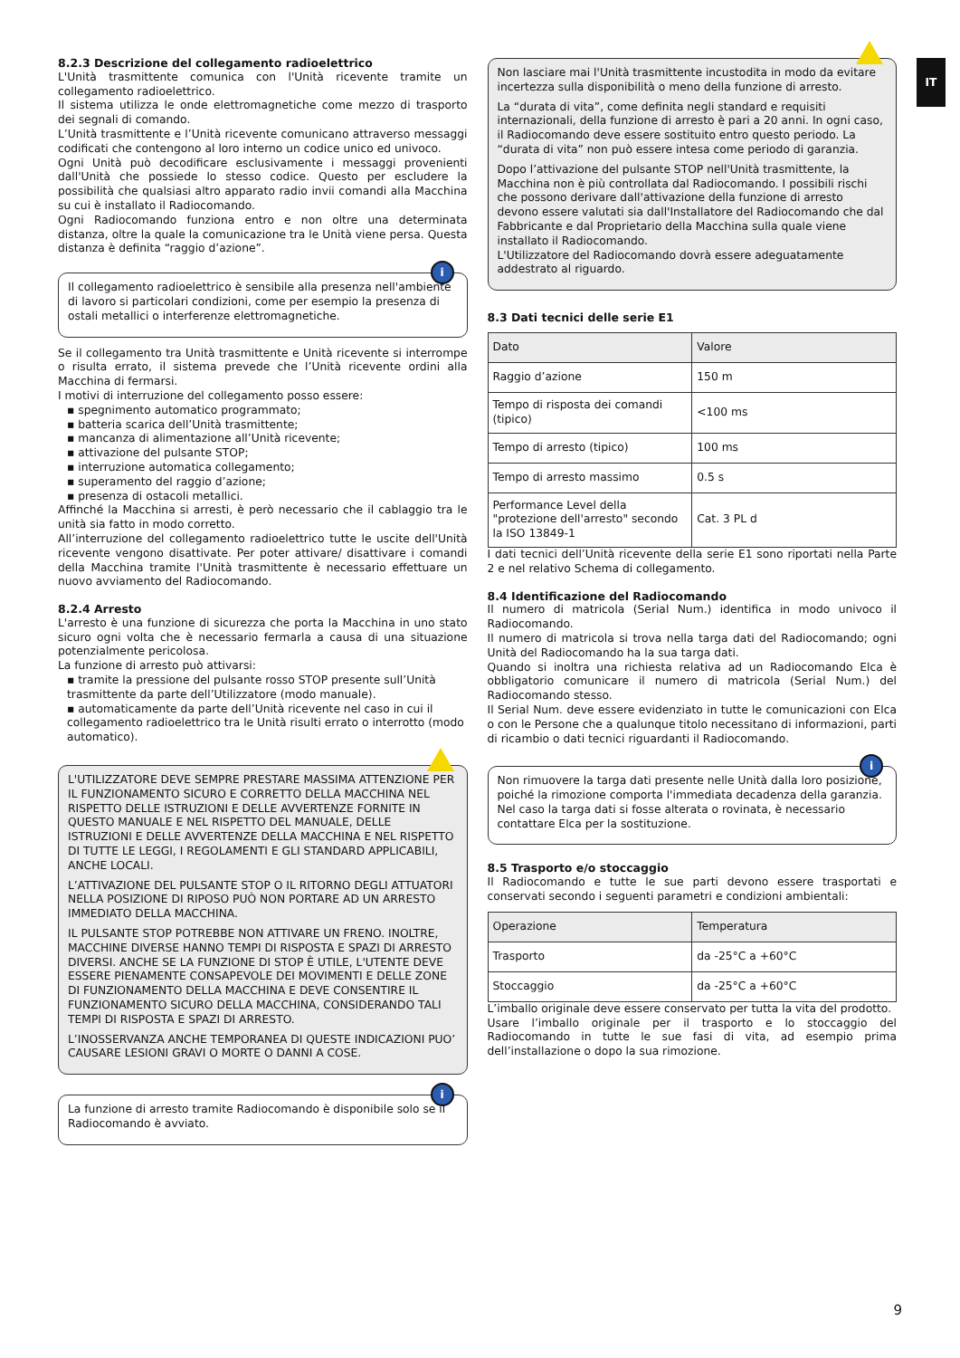IT
8.2.3 Descrizione del collegamento radioelettrico
L'Unità trasmittente comunica con l'Unità ricevente tramite un collegamento radioelettrico.
Il sistema utilizza le onde elettromagnetiche come mezzo di trasporto dei segnali di comando.
L’Unità trasmittente e l’Unità ricevente comunicano attraverso messaggi codificati che contengono al loro interno un codice unico ed univoco.
Ogni Unità può decodificare esclusivamente i messaggi provenienti dall'Unità che possiede lo stesso codice. Questo per escludere la possibilità che qualsiasi altro apparato radio invii comandi alla Macchina su cui è installato il Radiocomando.
Ogni Radiocomando funziona entro e non oltre una determinata distanza, oltre la quale la comunicazione tra le Unità viene persa. Questa distanza è definita “raggio d’azione”.
i
Il collegamento radioelettrico è sensibile alla presenza nell'ambiente di lavoro si particolari condizioni, come per esempio la presenza di ostali metallici o interferenze elettromagnetiche.
Se il collegamento tra Unità trasmittente e Unità ricevente si interrompe o risulta errato, il sistema prevede che l’Unità ricevente ordini alla Macchina di fermarsi.
I motivi di interruzione del collegamento posso essere:
▪ spegnimento automatico programmato;
▪ batteria scarica dell’Unità trasmittente;
▪ mancanza di alimentazione all’Unità ricevente;
▪ attivazione del pulsante STOP;
▪ interruzione automatica collegamento;
▪ superamento del raggio d’azione;
▪ presenza di ostacoli metallici.
Affinché la Macchina si arresti, è però necessario che il cablaggio tra le unità sia fatto in modo corretto.
All’interruzione del collegamento radioelettrico tutte le uscite dell'Unità ricevente vengono disattivate. Per poter attivare/ disattivare i comandi della Macchina tramite l'Unità trasmittente è necessario effettuare un nuovo avviamento del Radiocomando.
8.2.4 Arresto
L'arresto è una funzione di sicurezza che porta la Macchina in uno stato sicuro ogni volta che è necessario fermarla a causa di una situazione potenzialmente pericolosa.
La funzione di arresto può attivarsi:
▪ tramite la pressione del pulsante rosso STOP presente sull’Unità trasmittente da parte dell’Utilizzatore (modo manuale).
▪ automaticamente da parte dell’Unità ricevente nel caso in cui il collegamento radioelettrico tra le Unità risulti errato o interrotto (modo automatico).
L'UTILIZZATORE DEVE SEMPRE PRESTARE MASSIMA ATTENZIONE PER IL FUNZIONAMENTO SICURO E CORRETTO DELLA MACCHINA NEL RISPETTO DELLE ISTRUZIONI E DELLE AVVERTENZE FORNITE IN QUESTO MANUALE E NEL RISPETTO DEL MANUALE, DELLE ISTRUZIONI E DELLE AVVERTENZE DELLA MACCHINA E NEL RISPETTO DI TUTTE LE LEGGI, I REGOLAMENTI E GLI STANDARD APPLICABILI, ANCHE LOCALI.
L’ATTIVAZIONE DEL PULSANTE STOP O IL RITORNO DEGLI ATTUATORI NELLA POSIZIONE DI RIPOSO PUÒ NON PORTARE AD UN ARRESTO IMMEDIATO DELLA MACCHINA.
IL PULSANTE STOP POTREBBE NON ATTIVARE UN FRENO. INOLTRE, MACCHINE DIVERSE HANNO TEMPI DI RISPOSTA E SPAZI DI ARRESTO DIVERSI. ANCHE SE LA FUNZIONE DI STOP È UTILE, L'UTENTE DEVE ESSERE PIENAMENTE CONSAPEVOLE DEI MOVIMENTI E DELLE ZONE DI FUNZIONAMENTO DELLA MACCHINA E DEVE CONSENTIRE IL FUNZIONAMENTO SICURO DELLA MACCHINA, CONSIDERANDO TALI TEMPI DI RISPOSTA E SPAZI DI ARRESTO.
L’INOSSERVANZA ANCHE TEMPORANEA DI QUESTE INDICAZIONI PUO’ CAUSARE LESIONI GRAVI O MORTE O DANNI A COSE.
i
La funzione di arresto tramite Radiocomando è disponibile solo se il Radiocomando è avviato.
Non lasciare mai l'Unità trasmittente incustodita in modo da evitare incertezza sulla disponibilità o meno della funzione di arresto.
La “durata di vita”, come definita negli standard e requisiti internazionali, della funzione di arresto è pari a 20 anni. In ogni caso, il Radiocomando deve essere sostituito entro questo periodo. La “durata di vita” non può essere intesa come periodo di garanzia.
Dopo l’attivazione del pulsante STOP nell'Unità trasmittente, la Macchina non è più controllata dal Radiocomando. I possibili rischi che possono derivare dall'attivazione della funzione di arresto devono essere valutati sia dall'Installatore del Radiocomando che dal Fabbricante e dal Proprietario della Macchina sulla quale viene installato il Radiocomando.
L'Utilizzatore del Radiocomando dovrà essere adeguatamente addestrato al riguardo.
8.3 Dati tecnici delle serie E1
| Dato | Valore |
| --- | --- |
| Raggio d’azione | 150 m |
| Tempo di risposta dei comandi (tipico) | <100 ms |
| Tempo di arresto (tipico) | 100 ms |
| Tempo di arresto massimo | 0.5 s |
| Performance Level della "protezione dell'arresto" secondo la ISO 13849-1 | Cat. 3 PL d |
I dati tecnici dell’Unità ricevente della serie E1 sono riportati nella Parte 2 e nel relativo Schema di collegamento.
8.4 Identificazione del Radiocomando
Il numero di matricola (Serial Num.) identifica in modo univoco il Radiocomando.
Il numero di matricola si trova nella targa dati del Radiocomando; ogni Unità del Radiocomando ha la sua targa dati.
Quando si inoltra una richiesta relativa ad un Radiocomando Elca è obbligatorio comunicare il numero di matricola (Serial Num.) del Radiocomando stesso.
Il Serial Num. deve essere evidenziato in tutte le comunicazioni con Elca o con le Persone che a qualunque titolo necessitano di informazioni, parti di ricambio o dati tecnici riguardanti il Radiocomando.
i
Non rimuovere la targa dati presente nelle Unità dalla loro posizione, poiché la rimozione comporta l'immediata decadenza della garanzia.
Nel caso la targa dati si fosse alterata o rovinata, è necessario contattare Elca per la sostituzione.
8.5 Trasporto e/o stoccaggio
Il Radiocomando e tutte le sue parti devono essere trasportati e conservati secondo i seguenti parametri e condizioni ambientali:
| Operazione | Temperatura |
| --- | --- |
| Trasporto | da -25°C a +60°C |
| Stoccaggio | da -25°C a +60°C |
L’imballo originale deve essere conservato per tutta la vita del prodotto.
Usare l’imballo originale per il trasporto e lo stoccaggio del Radiocomando in tutte le sue fasi di vita, ad esempio prima dell’installazione o dopo la sua rimozione.
9